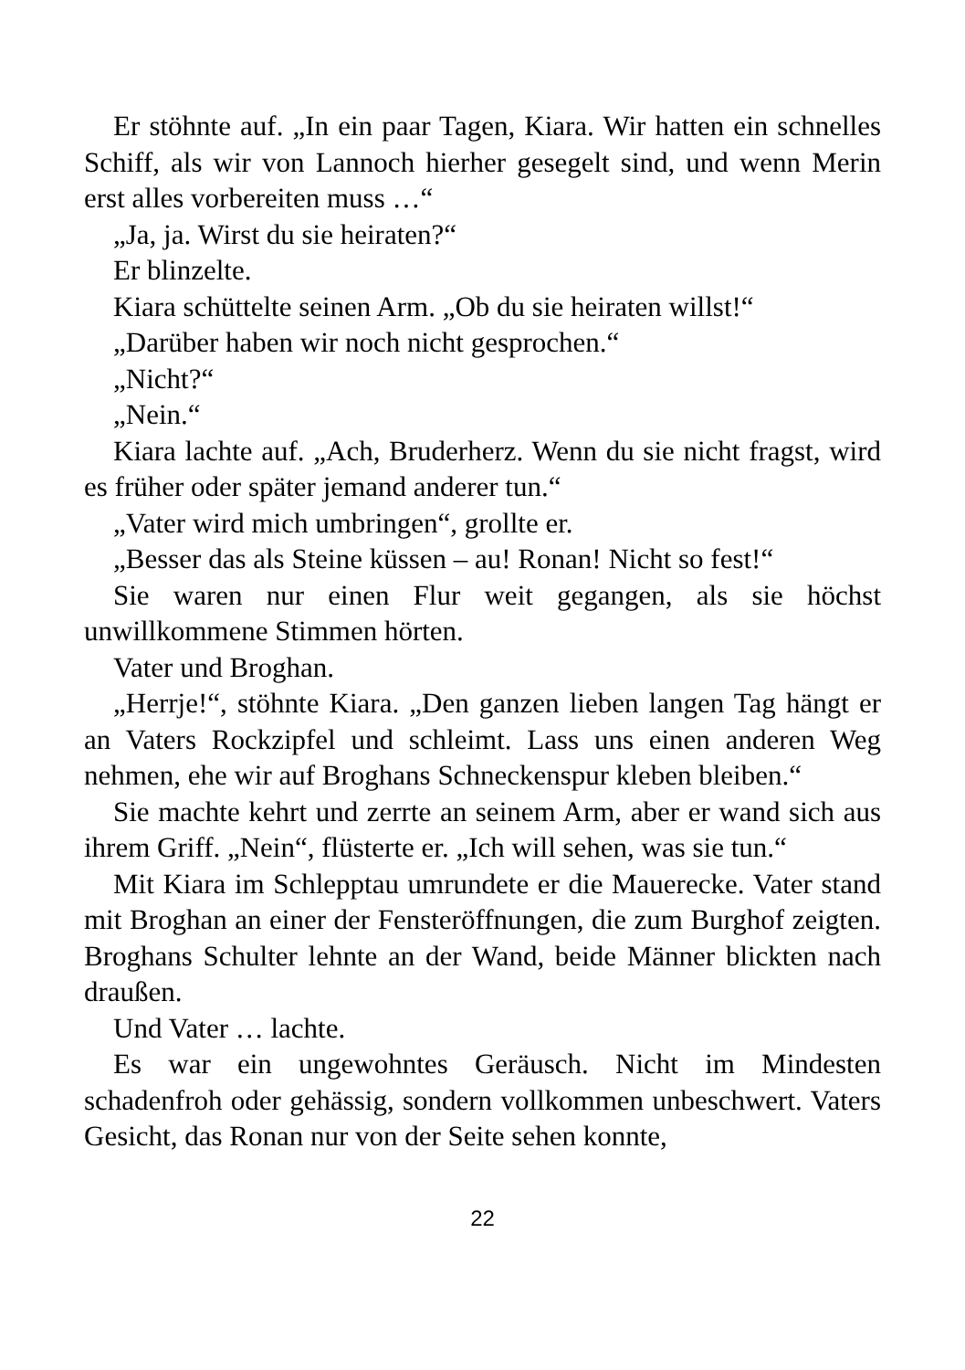Er stöhnte auf. „In ein paar Tagen, Kiara. Wir hatten ein schnelles Schiff, als wir von Lannoch hierher gesegelt sind, und wenn Merin erst alles vorbereiten muss …“
„Ja, ja. Wirst du sie heiraten?“
Er blinzelte.
Kiara schüttelte seinen Arm. „Ob du sie heiraten willst!“
„Darüber haben wir noch nicht gesprochen.“
„Nicht?“
„Nein.“
Kiara lachte auf. „Ach, Bruderherz. Wenn du sie nicht fragst, wird es früher oder später jemand anderer tun.“
„Vater wird mich umbringen“, grollte er.
„Besser das als Steine küssen – au! Ronan! Nicht so fest!“
Sie waren nur einen Flur weit gegangen, als sie höchst unwillkommene Stimmen hörten.
Vater und Broghan.
„Herrje!“, stöhnte Kiara. „Den ganzen lieben langen Tag hängt er an Vaters Rockzipfel und schleimt. Lass uns einen anderen Weg nehmen, ehe wir auf Broghans Schneckenspur kleben bleiben.“
Sie machte kehrt und zerrte an seinem Arm, aber er wand sich aus ihrem Griff. „Nein“, flüsterte er. „Ich will sehen, was sie tun.“
Mit Kiara im Schlepptau umrundete er die Mauerecke. Vater stand mit Broghan an einer der Fensteröffnungen, die zum Burghof zeigten. Broghans Schulter lehnte an der Wand, beide Männer blickten nach draußen.
Und Vater … lachte.
Es war ein ungewohntes Geräusch. Nicht im Mindesten schadenfroh oder gehässig, sondern vollkommen unbeschwert. Vaters Gesicht, das Ronan nur von der Seite sehen konnte,
22